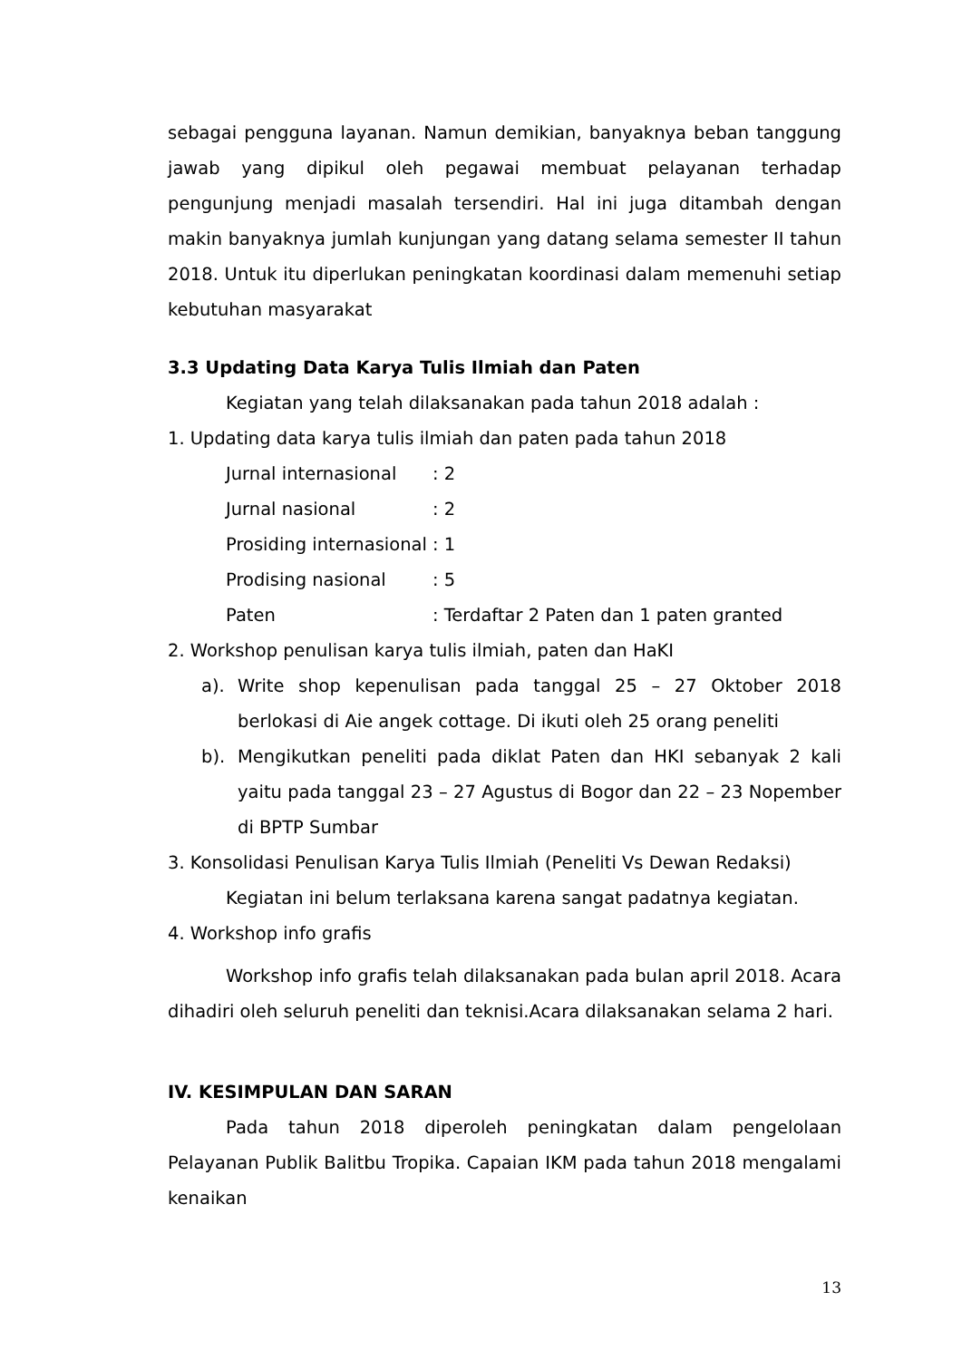sebagai pengguna layanan. Namun demikian, banyaknya beban tanggung jawab yang dipikul oleh pegawai membuat pelayanan terhadap pengunjung menjadi masalah tersendiri. Hal ini juga ditambah dengan makin banyaknya jumlah kunjungan yang datang selama semester II tahun 2018. Untuk itu diperlukan peningkatan koordinasi dalam memenuhi setiap kebutuhan masyarakat
3.3 Updating Data Karya Tulis Ilmiah dan Paten
Kegiatan yang telah dilaksanakan pada tahun 2018 adalah :
1. Updating data karya tulis ilmiah dan paten pada tahun 2018
Jurnal internasional: 2
Jurnal nasional: 2
Prosiding internasional: 1
Prodising nasional: 5
Paten: Terdaftar 2 Paten dan 1 paten granted
2. Workshop penulisan karya tulis ilmiah, paten dan HaKI
a). Write shop kepenulisan pada tanggal 25 – 27 Oktober 2018 berlokasi di Aie angek cottage. Di ikuti oleh 25 orang peneliti
b). Mengikutkan peneliti pada diklat Paten dan HKI sebanyak 2 kali yaitu pada tanggal 23 – 27 Agustus di Bogor dan 22 – 23 Nopember di BPTP Sumbar
3. Konsolidasi Penulisan Karya Tulis Ilmiah (Peneliti Vs Dewan Redaksi)
Kegiatan ini belum terlaksana karena sangat padatnya kegiatan.
4. Workshop info grafis
Workshop info grafis telah dilaksanakan pada bulan april 2018. Acara dihadiri oleh seluruh peneliti dan teknisi.Acara dilaksanakan selama 2 hari.
IV. KESIMPULAN DAN SARAN
Pada tahun 2018 diperoleh peningkatan dalam pengelolaan Pelayanan Publik Balitbu Tropika. Capaian IKM pada tahun 2018 mengalami kenaikan
13